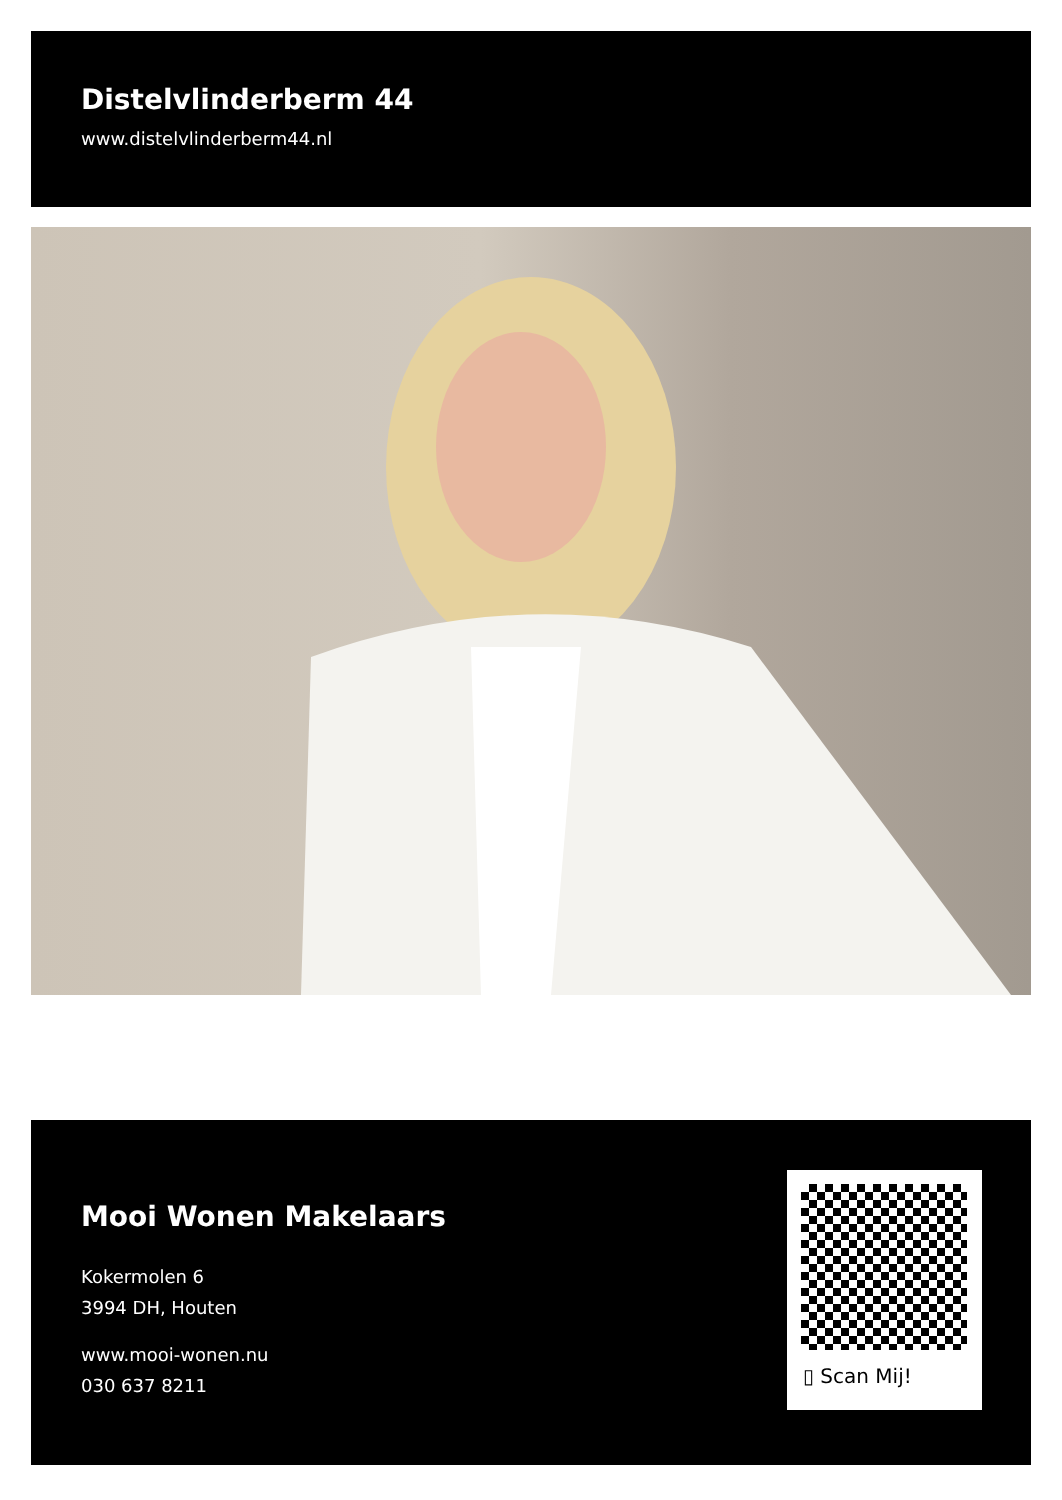Distelvlinderberm 44
www.distelvlinderberm44.nl
Mooi Wonen Makelaars
Kokermolen 6
3994 DH, Houten
www.mooi-wonen.nu
030 637 8211
▯ Scan Mij!